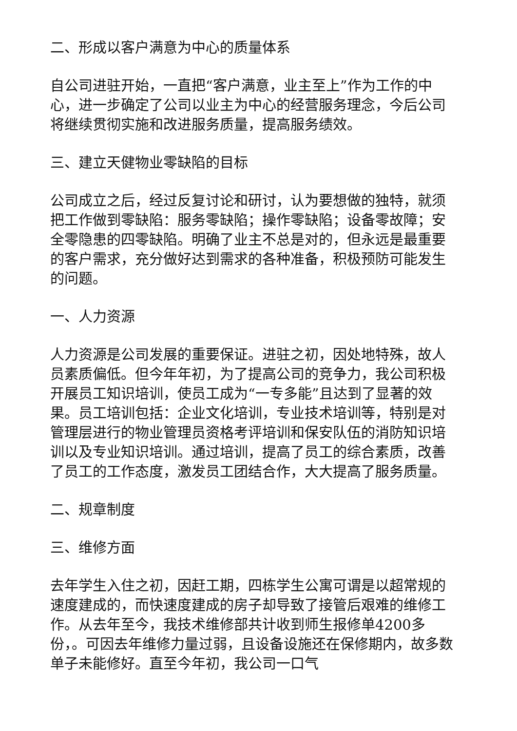二、形成以客户满意为中心的质量体系
自公司进驻开始，一直把“客户满意，业主至上”作为工作的中心，进一步确定了公司以业主为中心的经营服务理念，今后公司将继续贯彻实施和改进服务质量，提高服务绩效。
三、建立天健物业零缺陷的目标
公司成立之后，经过反复讨论和研讨，认为要想做的独特，就须把工作做到零缺陷：服务零缺陷；操作零缺陷；设备零故障；安全零隐患的四零缺陷。明确了业主不总是对的，但永远是最重要的客户需求，充分做好达到需求的各种准备，积极预防可能发生的问题。
一、人力资源
人力资源是公司发展的重要保证。进驻之初，因处地特殊，故人员素质偏低。但今年年初，为了提高公司的竞争力，我公司积极开展员工知识培训，使员工成为“一专多能”且达到了显著的效果。员工培训包括：企业文化培训，专业技术培训等，特别是对管理层进行的物业管理员资格考评培训和保安队伍的消防知识培训以及专业知识培训。通过培训，提高了员工的综合素质，改善了员工的工作态度，激发员工团结合作，大大提高了服务质量。
二、规章制度
三、维修方面
去年学生入住之初，因赶工期，四栋学生公寓可谓是以超常规的速度建成的，而快速度建成的房子却导致了接管后艰难的维修工作。从去年至今，我技术维修部共计收到师生报修单4200多份，。可因去年维修力量过弱，且设备设施还在保修期内，故多数单子未能修好。直至今年初，我公司一口气